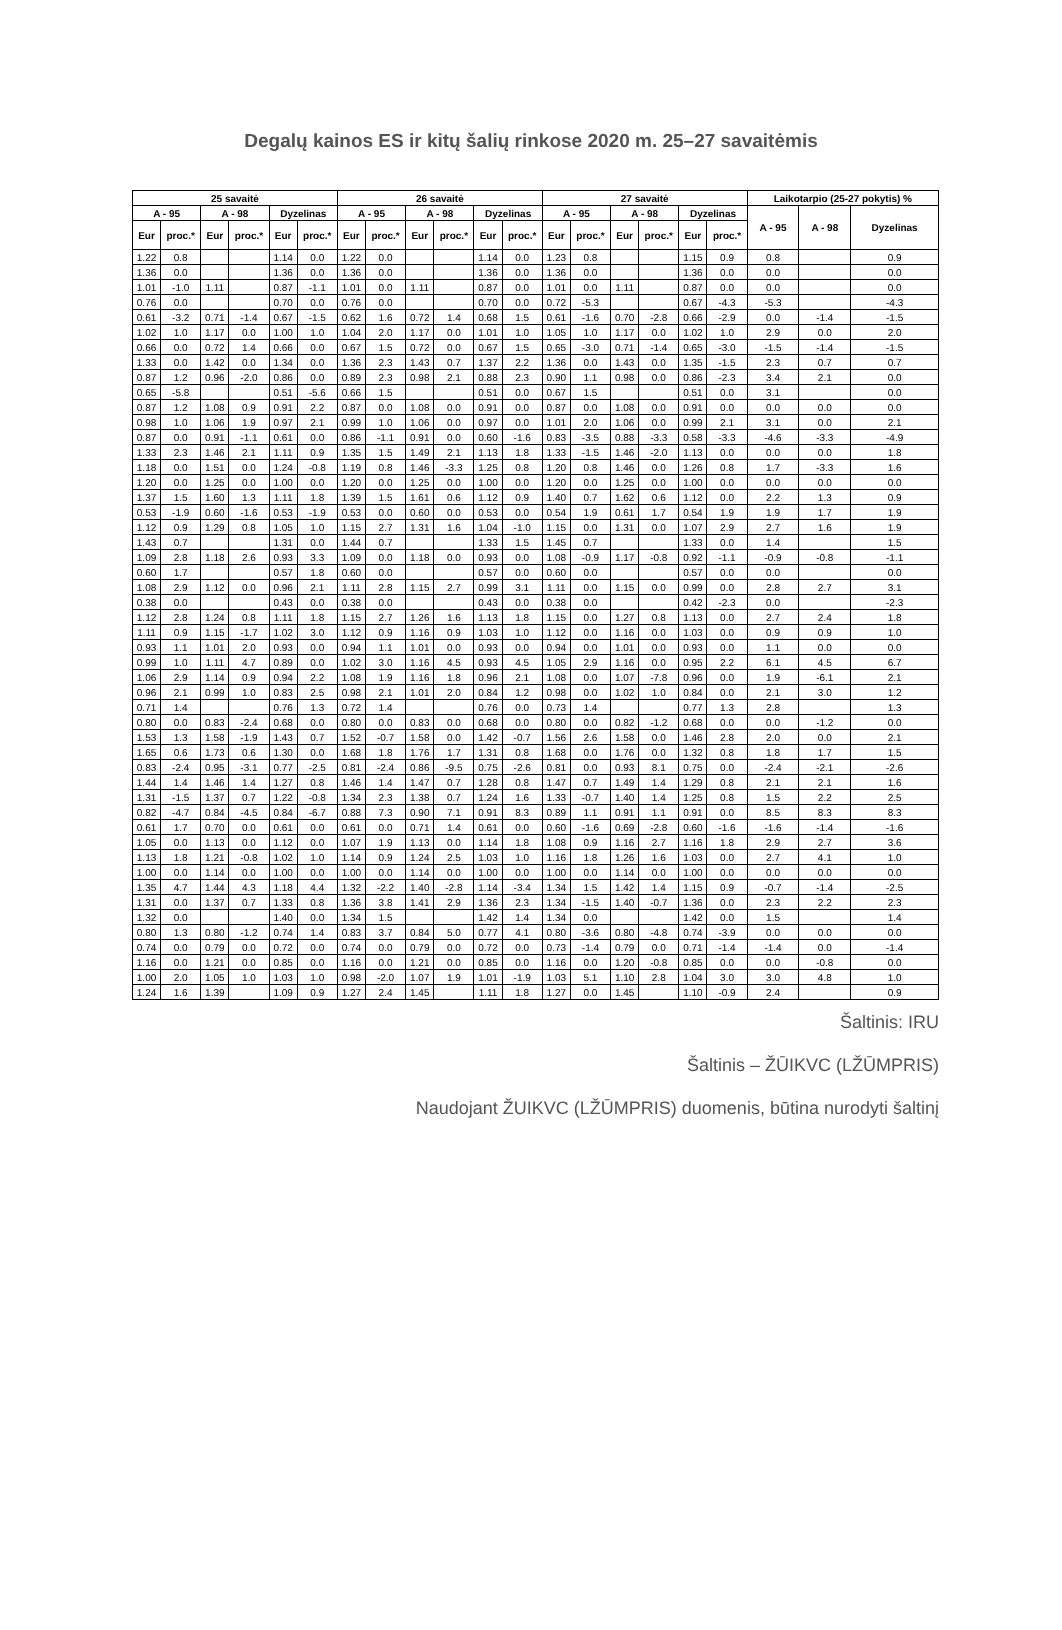Degalų kainos ES ir kitų šalių rinkose 2020 m. 25–27 savaitėmis
| 25 savaitė | | | | | | 26 savaitė | | | | | | 27 savaitė | | | | | | Laikotarpio (25-27 pokytis) % | | |
| --- | --- | --- | --- | --- | --- | --- | --- | --- | --- | --- | --- | --- | --- | --- | --- | --- | --- | --- | --- | --- |
| A - 95 | | A - 98 | | Dyzelinas | | A - 95 | | A - 98 | | Dyzelinas | | A - 95 | | A - 98 | | Dyzelinas | | A - 95 | A - 98 | Dyzelinas |
| Eur | proc.* | Eur | proc.* | Eur | proc.* | Eur | proc.* | Eur | proc.* | Eur | proc.* | Eur | proc.* | Eur | proc.* | Eur | proc.* | | | |
| 1.22 | 0.8 | | | 1.14 | 0.0 | 1.22 | 0.0 | | | 1.14 | 0.0 | 1.23 | 0.8 | | | 1.15 | 0.9 | 0.8 | | 0.9 |
| 1.36 | 0.0 | | | 1.36 | 0.0 | 1.36 | 0.0 | | | 1.36 | 0.0 | 1.36 | 0.0 | | | 1.36 | 0.0 | 0.0 | | 0.0 |
| 1.01 | -1.0 | 1.11 | | 0.87 | -1.1 | 1.01 | 0.0 | 1.11 | | 0.87 | 0.0 | 1.01 | 0.0 | 1.11 | | 0.87 | 0.0 | 0.0 | | 0.0 |
| 0.76 | 0.0 | | | 0.70 | 0.0 | 0.76 | 0.0 | | | 0.70 | 0.0 | 0.72 | -5.3 | | | 0.67 | -4.3 | -5.3 | | -4.3 |
| 0.61 | -3.2 | 0.71 | -1.4 | 0.67 | -1.5 | 0.62 | 1.6 | 0.72 | 1.4 | 0.68 | 1.5 | 0.61 | -1.6 | 0.70 | -2.8 | 0.66 | -2.9 | 0.0 | -1.4 | -1.5 |
| 1.02 | 1.0 | 1.17 | 0.0 | 1.00 | 1.0 | 1.04 | 2.0 | 1.17 | 0.0 | 1.01 | 1.0 | 1.05 | 1.0 | 1.17 | 0.0 | 1.02 | 1.0 | 2.9 | 0.0 | 2.0 |
| 0.66 | 0.0 | 0.72 | 1.4 | 0.66 | 0.0 | 0.67 | 1.5 | 0.72 | 0.0 | 0.67 | 1.5 | 0.65 | -3.0 | 0.71 | -1.4 | 0.65 | -3.0 | -1.5 | -1.4 | -1.5 |
| 1.33 | 0.0 | 1.42 | 0.0 | 1.34 | 0.0 | 1.36 | 2.3 | 1.43 | 0.7 | 1.37 | 2.2 | 1.36 | 0.0 | 1.43 | 0.0 | 1.35 | -1.5 | 2.3 | 0.7 | 0.7 |
| 0.87 | 1.2 | 0.96 | -2.0 | 0.86 | 0.0 | 0.89 | 2.3 | 0.98 | 2.1 | 0.88 | 2.3 | 0.90 | 1.1 | 0.98 | 0.0 | 0.86 | -2.3 | 3.4 | 2.1 | 0.0 |
| 0.65 | -5.8 | | | 0.51 | -5.6 | 0.66 | 1.5 | | | 0.51 | 0.0 | 0.67 | 1.5 | | | 0.51 | 0.0 | 3.1 | | 0.0 |
| 0.87 | 1.2 | 1.08 | 0.9 | 0.91 | 2.2 | 0.87 | 0.0 | 1.08 | 0.0 | 0.91 | 0.0 | 0.87 | 0.0 | 1.08 | 0.0 | 0.91 | 0.0 | 0.0 | 0.0 | 0.0 |
| 0.98 | 1.0 | 1.06 | 1.9 | 0.97 | 2.1 | 0.99 | 1.0 | 1.06 | 0.0 | 0.97 | 0.0 | 1.01 | 2.0 | 1.06 | 0.0 | 0.99 | 2.1 | 3.1 | 0.0 | 2.1 |
| 0.87 | 0.0 | 0.91 | -1.1 | 0.61 | 0.0 | 0.86 | -1.1 | 0.91 | 0.0 | 0.60 | -1.6 | 0.83 | -3.5 | 0.88 | -3.3 | 0.58 | -3.3 | -4.6 | -3.3 | -4.9 |
| 1.33 | 2.3 | 1.46 | 2.1 | 1.11 | 0.9 | 1.35 | 1.5 | 1.49 | 2.1 | 1.13 | 1.8 | 1.33 | -1.5 | 1.46 | -2.0 | 1.13 | 0.0 | 0.0 | 0.0 | 1.8 |
| 1.18 | 0.0 | 1.51 | 0.0 | 1.24 | -0.8 | 1.19 | 0.8 | 1.46 | -3.3 | 1.25 | 0.8 | 1.20 | 0.8 | 1.46 | 0.0 | 1.26 | 0.8 | 1.7 | -3.3 | 1.6 |
| 1.20 | 0.0 | 1.25 | 0.0 | 1.00 | 0.0 | 1.20 | 0.0 | 1.25 | 0.0 | 1.00 | 0.0 | 1.20 | 0.0 | 1.25 | 0.0 | 1.00 | 0.0 | 0.0 | 0.0 | 0.0 |
| 1.37 | 1.5 | 1.60 | 1.3 | 1.11 | 1.8 | 1.39 | 1.5 | 1.61 | 0.6 | 1.12 | 0.9 | 1.40 | 0.7 | 1.62 | 0.6 | 1.12 | 0.0 | 2.2 | 1.3 | 0.9 |
| 0.53 | -1.9 | 0.60 | -1.6 | 0.53 | -1.9 | 0.53 | 0.0 | 0.60 | 0.0 | 0.53 | 0.0 | 0.54 | 1.9 | 0.61 | 1.7 | 0.54 | 1.9 | 1.9 | 1.7 | 1.9 |
| 1.12 | 0.9 | 1.29 | 0.8 | 1.05 | 1.0 | 1.15 | 2.7 | 1.31 | 1.6 | 1.04 | -1.0 | 1.15 | 0.0 | 1.31 | 0.0 | 1.07 | 2.9 | 2.7 | 1.6 | 1.9 |
| 1.43 | 0.7 | | | 1.31 | 0.0 | 1.44 | 0.7 | | | 1.33 | 1.5 | 1.45 | 0.7 | | | 1.33 | 0.0 | 1.4 | | 1.5 |
| 1.09 | 2.8 | 1.18 | 2.6 | 0.93 | 3.3 | 1.09 | 0.0 | 1.18 | 0.0 | 0.93 | 0.0 | 1.08 | -0.9 | 1.17 | -0.8 | 0.92 | -1.1 | -0.9 | -0.8 | -1.1 |
| 0.60 | 1.7 | | | 0.57 | 1.8 | 0.60 | 0.0 | | | 0.57 | 0.0 | 0.60 | 0.0 | | | 0.57 | 0.0 | 0.0 | | 0.0 |
| 1.08 | 2.9 | 1.12 | 0.0 | 0.96 | 2.1 | 1.11 | 2.8 | 1.15 | 2.7 | 0.99 | 3.1 | 1.11 | 0.0 | 1.15 | 0.0 | 0.99 | 0.0 | 2.8 | 2.7 | 3.1 |
| 0.38 | 0.0 | | | 0.43 | 0.0 | 0.38 | 0.0 | | | 0.43 | 0.0 | 0.38 | 0.0 | | | 0.42 | -2.3 | 0.0 | | -2.3 |
| 1.12 | 2.8 | 1.24 | 0.8 | 1.11 | 1.8 | 1.15 | 2.7 | 1.26 | 1.6 | 1.13 | 1.8 | 1.15 | 0.0 | 1.27 | 0.8 | 1.13 | 0.0 | 2.7 | 2.4 | 1.8 |
| 1.11 | 0.9 | 1.15 | -1.7 | 1.02 | 3.0 | 1.12 | 0.9 | 1.16 | 0.9 | 1.03 | 1.0 | 1.12 | 0.0 | 1.16 | 0.0 | 1.03 | 0.0 | 0.9 | 0.9 | 1.0 |
| 0.93 | 1.1 | 1.01 | 2.0 | 0.93 | 0.0 | 0.94 | 1.1 | 1.01 | 0.0 | 0.93 | 0.0 | 0.94 | 0.0 | 1.01 | 0.0 | 0.93 | 0.0 | 1.1 | 0.0 | 0.0 |
| 0.99 | 1.0 | 1.11 | 4.7 | 0.89 | 0.0 | 1.02 | 3.0 | 1.16 | 4.5 | 0.93 | 4.5 | 1.05 | 2.9 | 1.16 | 0.0 | 0.95 | 2.2 | 6.1 | 4.5 | 6.7 |
| 1.06 | 2.9 | 1.14 | 0.9 | 0.94 | 2.2 | 1.08 | 1.9 | 1.16 | 1.8 | 0.96 | 2.1 | 1.08 | 0.0 | 1.07 | -7.8 | 0.96 | 0.0 | 1.9 | -6.1 | 2.1 |
| 0.96 | 2.1 | 0.99 | 1.0 | 0.83 | 2.5 | 0.98 | 2.1 | 1.01 | 2.0 | 0.84 | 1.2 | 0.98 | 0.0 | 1.02 | 1.0 | 0.84 | 0.0 | 2.1 | 3.0 | 1.2 |
| 0.71 | 1.4 | | | 0.76 | 1.3 | 0.72 | 1.4 | | | 0.76 | 0.0 | 0.73 | 1.4 | | | 0.77 | 1.3 | 2.8 | | 1.3 |
| 0.80 | 0.0 | 0.83 | -2.4 | 0.68 | 0.0 | 0.80 | 0.0 | 0.83 | 0.0 | 0.68 | 0.0 | 0.80 | 0.0 | 0.82 | -1.2 | 0.68 | 0.0 | 0.0 | -1.2 | 0.0 |
| 1.53 | 1.3 | 1.58 | -1.9 | 1.43 | 0.7 | 1.52 | -0.7 | 1.58 | 0.0 | 1.42 | -0.7 | 1.56 | 2.6 | 1.58 | 0.0 | 1.46 | 2.8 | 2.0 | 0.0 | 2.1 |
| 1.65 | 0.6 | 1.73 | 0.6 | 1.30 | 0.0 | 1.68 | 1.8 | 1.76 | 1.7 | 1.31 | 0.8 | 1.68 | 0.0 | 1.76 | 0.0 | 1.32 | 0.8 | 1.8 | 1.7 | 1.5 |
| 0.83 | -2.4 | 0.95 | -3.1 | 0.77 | -2.5 | 0.81 | -2.4 | 0.86 | -9.5 | 0.75 | -2.6 | 0.81 | 0.0 | 0.93 | 8.1 | 0.75 | 0.0 | -2.4 | -2.1 | -2.6 |
| 1.44 | 1.4 | 1.46 | 1.4 | 1.27 | 0.8 | 1.46 | 1.4 | 1.47 | 0.7 | 1.28 | 0.8 | 1.47 | 0.7 | 1.49 | 1.4 | 1.29 | 0.8 | 2.1 | 2.1 | 1.6 |
| 1.31 | -1.5 | 1.37 | 0.7 | 1.22 | -0.8 | 1.34 | 2.3 | 1.38 | 0.7 | 1.24 | 1.6 | 1.33 | -0.7 | 1.40 | 1.4 | 1.25 | 0.8 | 1.5 | 2.2 | 2.5 |
| 0.82 | -4.7 | 0.84 | -4.5 | 0.84 | -6.7 | 0.88 | 7.3 | 0.90 | 7.1 | 0.91 | 8.3 | 0.89 | 1.1 | 0.91 | 1.1 | 0.91 | 0.0 | 8.5 | 8.3 | 8.3 |
| 0.61 | 1.7 | 0.70 | 0.0 | 0.61 | 0.0 | 0.61 | 0.0 | 0.71 | 1.4 | 0.61 | 0.0 | 0.60 | -1.6 | 0.69 | -2.8 | 0.60 | -1.6 | -1.6 | -1.4 | -1.6 |
| 1.05 | 0.0 | 1.13 | 0.0 | 1.12 | 0.0 | 1.07 | 1.9 | 1.13 | 0.0 | 1.14 | 1.8 | 1.08 | 0.9 | 1.16 | 2.7 | 1.16 | 1.8 | 2.9 | 2.7 | 3.6 |
| 1.13 | 1.8 | 1.21 | -0.8 | 1.02 | 1.0 | 1.14 | 0.9 | 1.24 | 2.5 | 1.03 | 1.0 | 1.16 | 1.8 | 1.26 | 1.6 | 1.03 | 0.0 | 2.7 | 4.1 | 1.0 |
| 1.00 | 0.0 | 1.14 | 0.0 | 1.00 | 0.0 | 1.00 | 0.0 | 1.14 | 0.0 | 1.00 | 0.0 | 1.00 | 0.0 | 1.14 | 0.0 | 1.00 | 0.0 | 0.0 | 0.0 | 0.0 |
| 1.35 | 4.7 | 1.44 | 4.3 | 1.18 | 4.4 | 1.32 | -2.2 | 1.40 | -2.8 | 1.14 | -3.4 | 1.34 | 1.5 | 1.42 | 1.4 | 1.15 | 0.9 | -0.7 | -1.4 | -2.5 |
| 1.31 | 0.0 | 1.37 | 0.7 | 1.33 | 0.8 | 1.36 | 3.8 | 1.41 | 2.9 | 1.36 | 2.3 | 1.34 | -1.5 | 1.40 | -0.7 | 1.36 | 0.0 | 2.3 | 2.2 | 2.3 |
| 1.32 | 0.0 | | | 1.40 | 0.0 | 1.34 | 1.5 | | | 1.42 | 1.4 | 1.34 | 0.0 | | | 1.42 | 0.0 | 1.5 | | 1.4 |
| 0.80 | 1.3 | 0.80 | -1.2 | 0.74 | 1.4 | 0.83 | 3.7 | 0.84 | 5.0 | 0.77 | 4.1 | 0.80 | -3.6 | 0.80 | -4.8 | 0.74 | -3.9 | 0.0 | 0.0 | 0.0 |
| 0.74 | 0.0 | 0.79 | 0.0 | 0.72 | 0.0 | 0.74 | 0.0 | 0.79 | 0.0 | 0.72 | 0.0 | 0.73 | -1.4 | 0.79 | 0.0 | 0.71 | -1.4 | -1.4 | 0.0 | -1.4 |
| 1.16 | 0.0 | 1.21 | 0.0 | 0.85 | 0.0 | 1.16 | 0.0 | 1.21 | 0.0 | 0.85 | 0.0 | 1.16 | 0.0 | 1.20 | -0.8 | 0.85 | 0.0 | 0.0 | -0.8 | 0.0 |
| 1.00 | 2.0 | 1.05 | 1.0 | 1.03 | 1.0 | 0.98 | -2.0 | 1.07 | 1.9 | 1.01 | -1.9 | 1.03 | 5.1 | 1.10 | 2.8 | 1.04 | 3.0 | 3.0 | 4.8 | 1.0 |
| 1.24 | 1.6 | 1.39 | | 1.09 | 0.9 | 1.27 | 2.4 | 1.45 | | 1.11 | 1.8 | 1.27 | 0.0 | 1.45 | | 1.10 | -0.9 | 2.4 | | 0.9 |
Šaltinis: IRU
Šaltinis – ŽŪIKVC (LŽŪMPRIS)
Naudojant ŽUIKVC (LŽŪMPRIS) duomenis, būtina nurodyti šaltinį